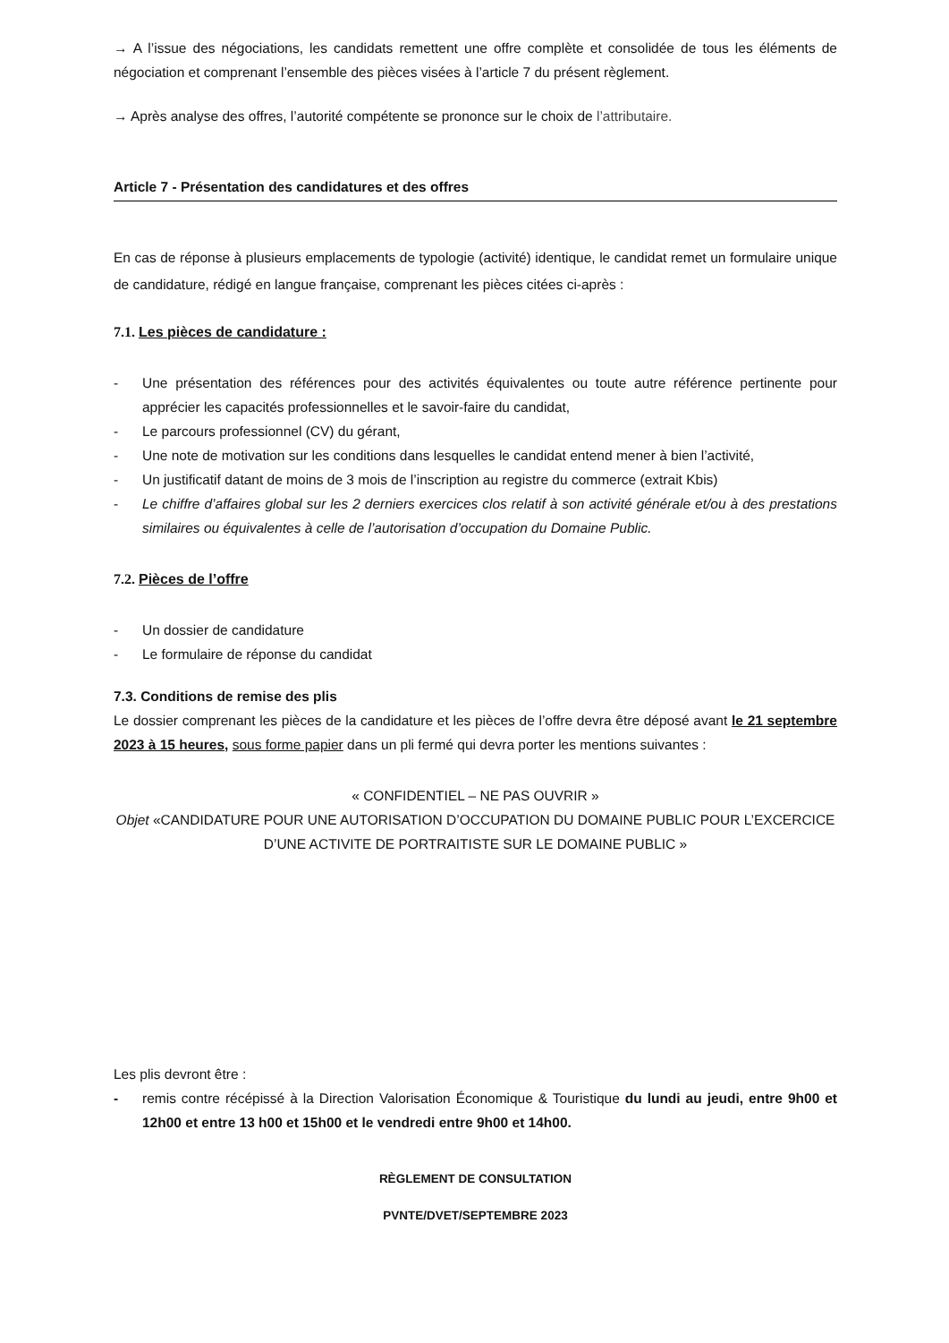→ A l’issue des négociations, les candidats remettent une offre complète et consolidée de tous les éléments de négociation et comprenant l’ensemble des pièces visées à l’article 7 du présent règlement.
→ Après analyse des offres, l’autorité compétente se prononce sur le choix de l’attributaire.
Article 7 - Présentation des candidatures et des offres
En cas de réponse à plusieurs emplacements de typologie (activité) identique, le candidat remet un formulaire unique de candidature, rédigé en langue française, comprenant les pièces citées ci-après :
7.1. Les pièces de candidature :
- Une présentation des références pour des activités équivalentes ou toute autre référence pertinente pour apprécier les capacités professionnelles et le savoir-faire du candidat,
- Le parcours professionnel (CV) du gérant,
- Une note de motivation sur les conditions dans lesquelles le candidat entend mener à bien l’activité,
- Un justificatif datant de moins de 3 mois de l’inscription au registre du commerce (extrait Kbis)
- Le chiffre d’affaires global sur les 2 derniers exercices clos relatif à son activité générale et/ou à des prestations similaires ou équivalentes à celle de l’autorisation d’occupation du Domaine Public.
7.2. Pièces de l’offre
- Un dossier de candidature
- Le formulaire de réponse du candidat
7.3. Conditions de remise des plis
Le dossier comprenant les pièces de la candidature et les pièces de l’offre devra être déposé avant le 21 septembre 2023 à 15 heures, sous forme papier dans un pli fermé qui devra porter les mentions suivantes :
« CONFIDENTIEL – NE PAS OUVRIR »
Objet «CANDIDATURE POUR UNE AUTORISATION D’OCCUPATION DU DOMAINE PUBLIC POUR L’EXCERCICE D’UNE ACTIVITE DE PORTRAITISTE SUR LE DOMAINE PUBLIC »
Les plis devront être :
- remis contre récépissé à la Direction Valorisation Économique & Touristique du lundi au jeudi, entre 9h00 et 12h00 et entre 13 h00 et 15h00 et le vendredi entre 9h00 et 14h00.
RÈGLEMENT DE CONSULTATION
PVNTE/DVET/SEPTEMBRE 2023